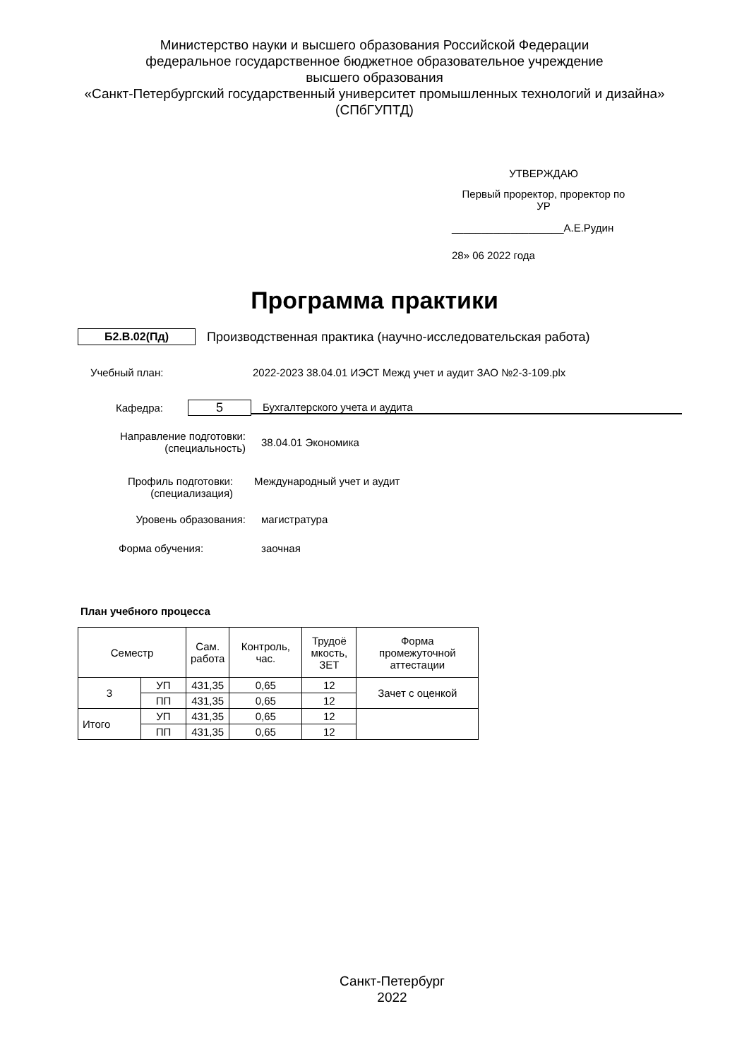Министерство науки и высшего образования Российской Федерации
федеральное государственное бюджетное образовательное учреждение
высшего образования
«Санкт-Петербургский государственный университет промышленных технологий и дизайна»
(СПбГУПТД)
УТВЕРЖДАЮ
Первый проректор, проректор по
УР
___________________А.Е.Рудин
28» 06 2022 года
Программа практики
Б2.В.02(Пд) Производственная практика (научно-исследовательская работа)
Учебный план: 2022-2023 38.04.01 ИЭСТ Межд учет и аудит ЗАО №2-3-109.plx
Кафедра: 5 Бухгалтерского учета и аудита
Направление подготовки:
(специальность) 38.04.01 Экономика
Профиль подготовки:
(специализация) Международный учет и аудит
Уровень образования: магистратура
Форма обучения: заочная
План учебного процесса
| Семестр | | Сам. работа | Контроль, час. | Трудоё мкость, ЗЕТ | Форма промежуточной аттестации |
| --- | --- | --- | --- | --- | --- |
| 3 | УП | 431,35 | 0,65 | 12 | Зачет с оценкой |
| | ПП | 431,35 | 0,65 | 12 | |
| Итого | УП | 431,35 | 0,65 | 12 | |
| | ПП | 431,35 | 0,65 | 12 | |
Санкт-Петербург
2022